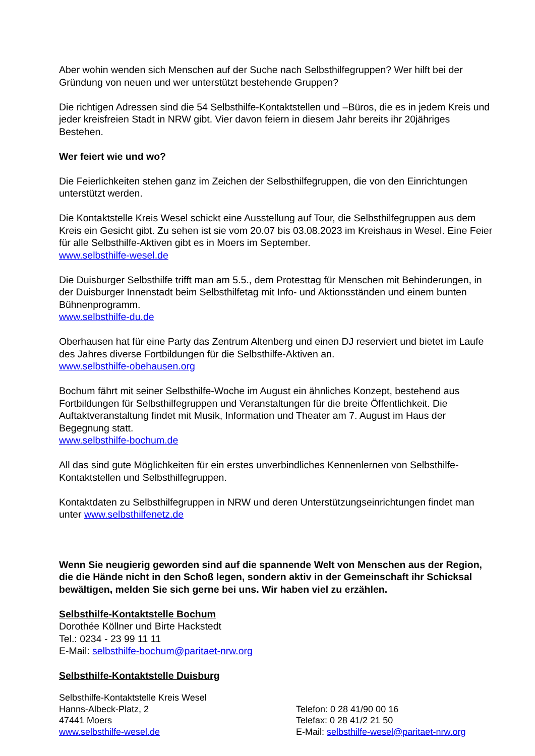Aber wohin wenden sich Menschen auf der Suche nach Selbsthilfegruppen? Wer hilft bei der Gründung von neuen und wer unterstützt bestehende Gruppen?
Die richtigen Adressen sind die 54 Selbsthilfe-Kontaktstellen und –Büros, die es in jedem Kreis und jeder kreisfreien Stadt in NRW gibt. Vier davon feiern in diesem Jahr bereits ihr 20jähriges Bestehen.
Wer feiert wie und wo?
Die Feierlichkeiten stehen ganz im Zeichen der Selbsthilfegruppen, die von den Einrichtungen unterstützt werden.
Die Kontaktstelle Kreis Wesel schickt eine Ausstellung auf Tour, die Selbsthilfegruppen aus dem Kreis ein Gesicht gibt. Zu sehen ist sie vom 20.07 bis 03.08.2023 im Kreishaus in Wesel. Eine Feier für alle Selbsthilfe-Aktiven gibt es in Moers im September.
www.selbsthilfe-wesel.de
Die Duisburger Selbsthilfe trifft man am 5.5., dem Protesttag für Menschen mit Behinderungen, in der Duisburger Innenstadt beim Selbsthilfetag mit Info- und Aktionsständen und einem bunten Bühnenprogramm.
www.selbsthilfe-du.de
Oberhausen hat für eine Party das Zentrum Altenberg und einen DJ reserviert und bietet im Laufe des Jahres diverse Fortbildungen für die Selbsthilfe-Aktiven an.
www.selbsthilfe-obehausen.org
Bochum fährt mit seiner Selbsthilfe-Woche im August ein ähnliches Konzept, bestehend aus Fortbildungen für Selbsthilfegruppen und Veranstaltungen für die breite Öffentlichkeit. Die Auftaktveranstaltung findet mit Musik, Information und Theater am 7. August im Haus der Begegnung statt.
www.selbsthilfe-bochum.de
All das sind gute Möglichkeiten für ein erstes unverbindliches Kennenlernen von Selbsthilfe-Kontaktstellen und Selbsthilfegruppen.
Kontaktdaten zu Selbsthilfegruppen in NRW und deren Unterstützungseinrichtungen findet man unter www.selbsthilfenetz.de
Wenn Sie neugierig geworden sind auf die spannende Welt von Menschen aus der Region, die die Hände nicht in den Schoß legen, sondern aktiv in der Gemeinschaft ihr Schicksal bewältigen, melden Sie sich gerne bei uns. Wir haben viel zu erzählen.
Selbsthilfe-Kontaktstelle Bochum
Dorothée Köllner und Birte Hackstedt
Tel.: 0234 - 23 99 11 11
E-Mail: selbsthilfe-bochum@paritaet-nrw.org
Selbsthilfe-Kontaktstelle Duisburg
Selbsthilfe-Kontaktstelle Kreis Wesel
Hanns-Albeck-Platz, 2
47441 Moers
www.selbsthilfe-wesel.de
Telefon: 0 28 41/90 00 16
Telefax: 0 28 41/2 21 50
E-Mail: selbsthilfe-wesel@paritaet-nrw.org